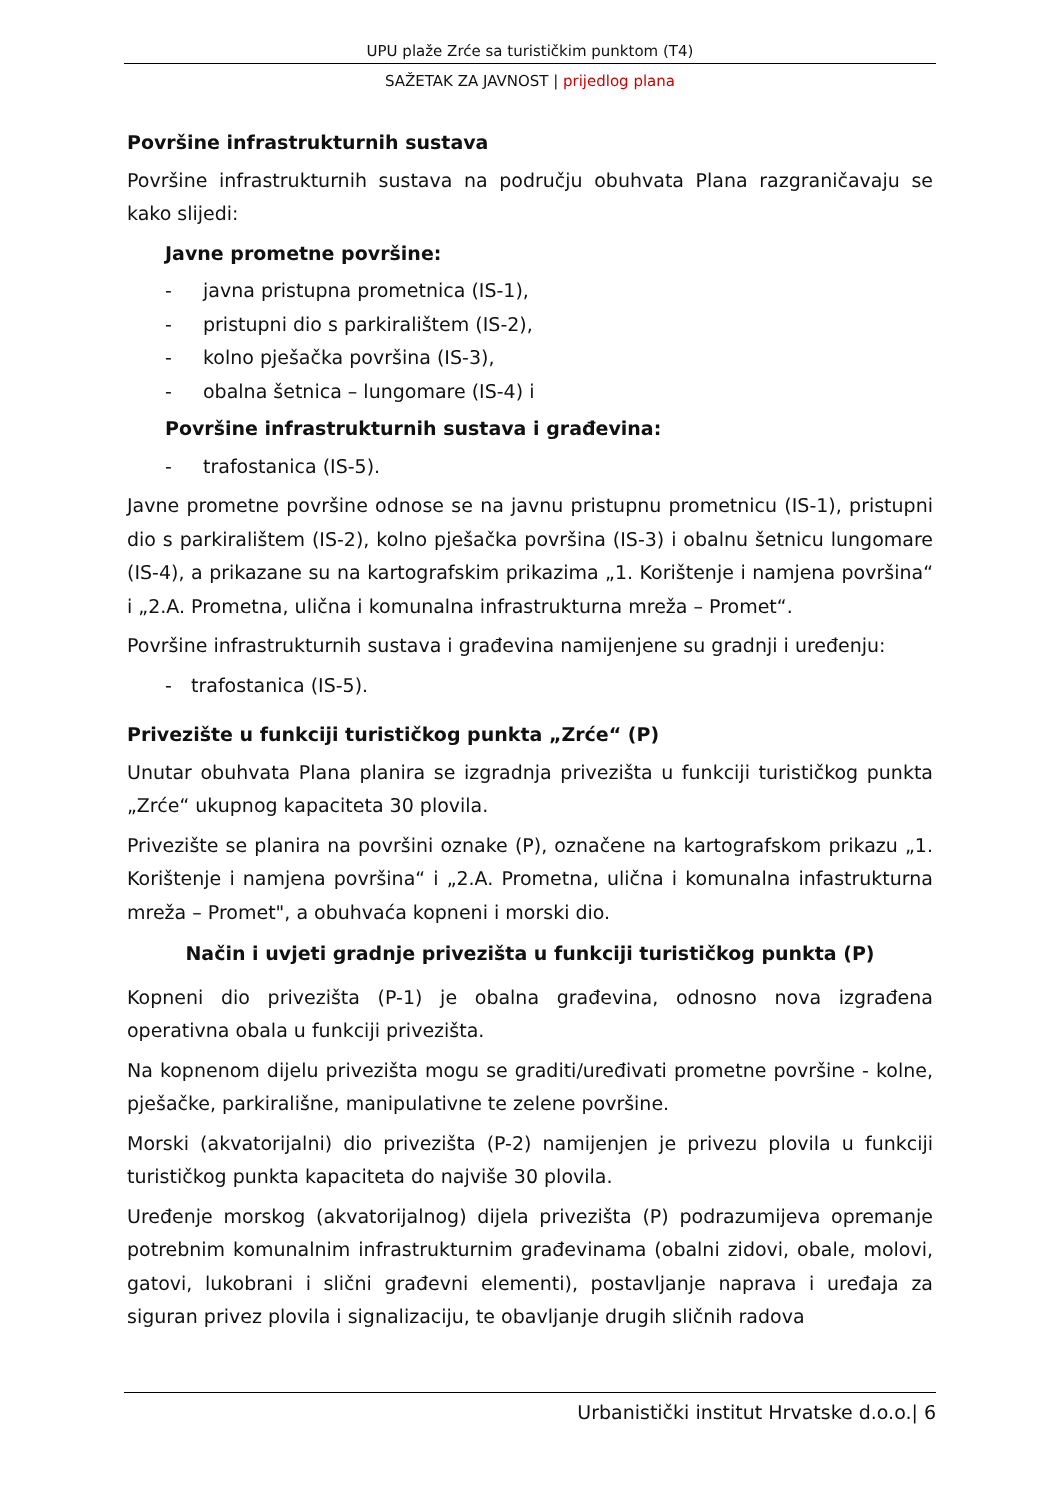UPU plaže Zrće sa turističkim punktom (T4)
SAŽETAK ZA JAVNOST | prijedlog plana
Površine infrastrukturnih sustava
Površine infrastrukturnih sustava na području obuhvata Plana razgraničavaju se kako slijedi:
Javne prometne površine:
- javna pristupna prometnica (IS-1),
- pristupni dio s parkiralištem (IS-2),
- kolno pješačka površina (IS-3),
- obalna šetnica – lungomare (IS-4) i
Površine infrastrukturnih sustava i građevina:
- trafostanica (IS-5).
Javne prometne površine odnose se na javnu pristupnu prometnicu (IS-1), pristupni dio s parkiralištem (IS-2), kolno pješačka površina (IS-3) i obalnu šetnicu lungomare (IS-4), a prikazane su na kartografskim prikazima „1. Korištenje i namjena površina“ i „2.A. Prometna, ulična i komunalna infrastrukturna mreža – Promet“.
Površine infrastrukturnih sustava i građevina namijenjene su gradnji i uređenju:
- trafostanica (IS-5).
Privezište u funkciji turističkog punkta „Zrće“ (P)
Unutar obuhvata Plana planira se izgradnja privezišta u funkciji turističkog punkta „Zrće“ ukupnog kapaciteta 30 plovila.
Privezište se planira na površini oznake (P), označene na kartografskom prikazu „1. Korištenje i namjena površina“ i „2.A. Prometna, ulična i komunalna infastrukturna mreža – Promet", a obuhvaća kopneni i morski dio.
Način i uvjeti gradnje privezišta u funkciji turističkog punkta (P)
Kopneni dio privezišta (P-1) je obalna građevina, odnosno nova izgrađena operativna obala u funkciji privezišta.
Na kopnenom dijelu privezišta mogu se graditi/uređivati prometne površine - kolne, pješačke, parkirališne, manipulativne te zelene površine.
Morski (akvatorijalni) dio privezišta (P-2) namijenjen je privezu plovila u funkciji turističkog punkta kapaciteta do najviše 30 plovila.
Uređenje morskog (akvatorijalnog) dijela privezišta (P) podrazumijeva opremanje potrebnim komunalnim infrastrukturnim građevinama (obalni zidovi, obale, molovi, gatovi, lukobrani i slični građevni elementi), postavljanje naprava i uređaja za siguran privez plovila i signalizaciju, te obavljanje drugih sličnih radova
Urbanistički institut Hrvatske d.o.o.| 6